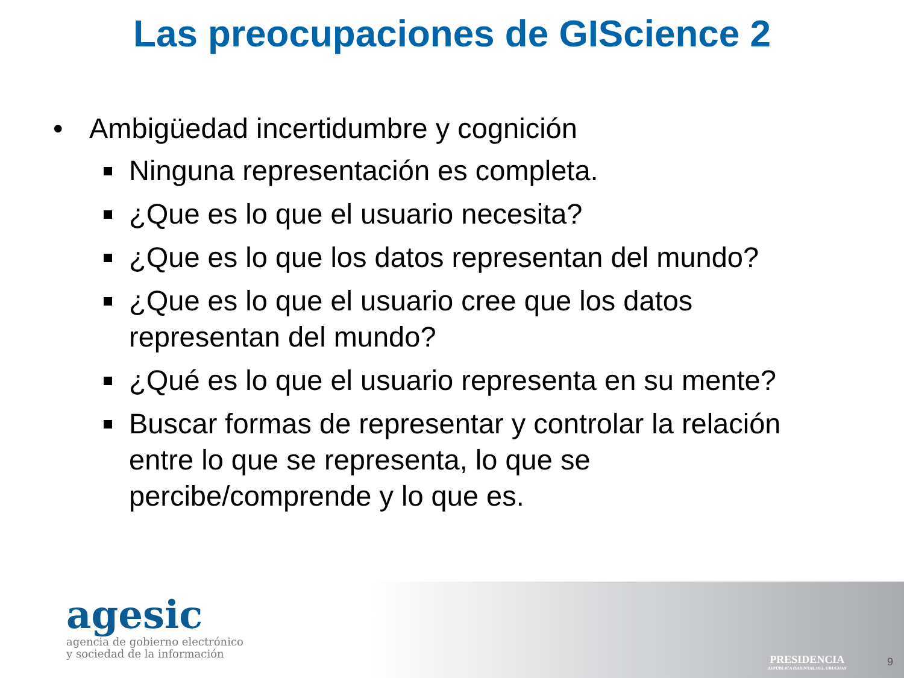Las preocupaciones de GIScience 2
• Ambigüedad incertidumbre y cognición
Ninguna representación es completa.
¿Que es lo que el usuario necesita?
¿Que es lo que los datos representan del mundo?
¿Que es lo que el usuario cree que los datos representan del mundo?
¿Qué es lo que el usuario representa en su mente?
Buscar formas de representar y controlar la relación entre lo que se representa, lo que se percibe/comprende y lo que es.
agesic
agencia de gobierno electrónico
y sociedad de la información
PRESIDENCIA
REPÚBLICA ORIENTAL DEL URUGUAY
9